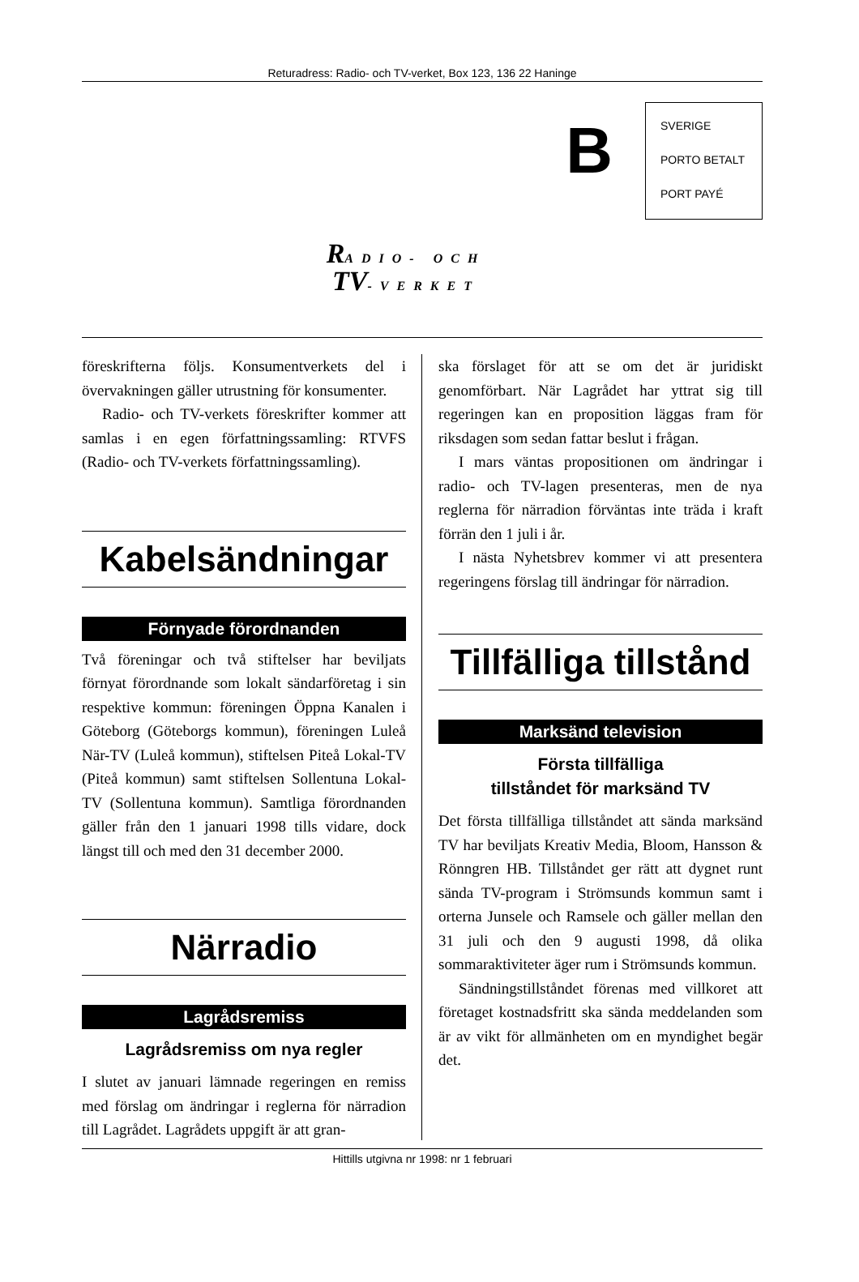Returadress: Radio- och TV-verket, Box 123, 136 22 Haninge
B
SVERIGE
PORTO BETALT
PORT PAYÉ
RADIO- OCH
TV-VERKET
föreskrifterna följs. Konsumentverkets del i övervakningen gäller utrustning för konsumenter.
Radio- och TV-verkets föreskrifter kommer att samlas i en egen författningssamling: RTVFS (Radio- och TV-verkets författningssamling).
Kabelsändningar
Förnyade förordnanden
Två föreningar och två stiftelser har beviljats förnyat förordnande som lokalt sändarföretag i sin respektive kommun: föreningen Öppna Kanalen i Göteborg (Göteborgs kommun), föreningen Luleå När-TV (Luleå kommun), stiftelsen Piteå Lokal-TV (Piteå kommun) samt stiftelsen Sollentuna Lokal-TV (Sollentuna kommun). Samtliga förordnanden gäller från den 1 januari 1998 tills vidare, dock längst till och med den 31 december 2000.
Närradio
Lagrådsremiss
Lagrådsremiss om nya regler
I slutet av januari lämnade regeringen en remiss med förslag om ändringar i reglerna för närradion till Lagrådet. Lagrådets uppgift är att gran-
ska förslaget för att se om det är juridiskt genomförbart. När Lagrådet har yttrat sig till regeringen kan en proposition läggas fram för riksdagen som sedan fattar beslut i frågan.
I mars väntas propositionen om ändringar i radio- och TV-lagen presenteras, men de nya reglerna för närradion förväntas inte träda i kraft förrän den 1 juli i år.
I nästa Nyhetsbrev kommer vi att presentera regeringens förslag till ändringar för närradion.
Tillfälliga tillstånd
Marksänd television
Första tillfälliga
tillståndet för marksänd TV
Det första tillfälliga tillståndet att sända marksänd TV har beviljats Kreativ Media, Bloom, Hansson & Rönngren HB. Tillståndet ger rätt att dygnet runt sända TV-program i Strömsunds kommun samt i orterna Junsele och Ramsele och gäller mellan den 31 juli och den 9 augusti 1998, då olika sommaraktiviteter äger rum i Strömsunds kommun.
Sändningstillståndet förenas med villkoret att företaget kostnadsfritt ska sända meddelanden som är av vikt för allmänheten om en myndighet begär det.
Hittills utgivna nr 1998: nr 1 februari